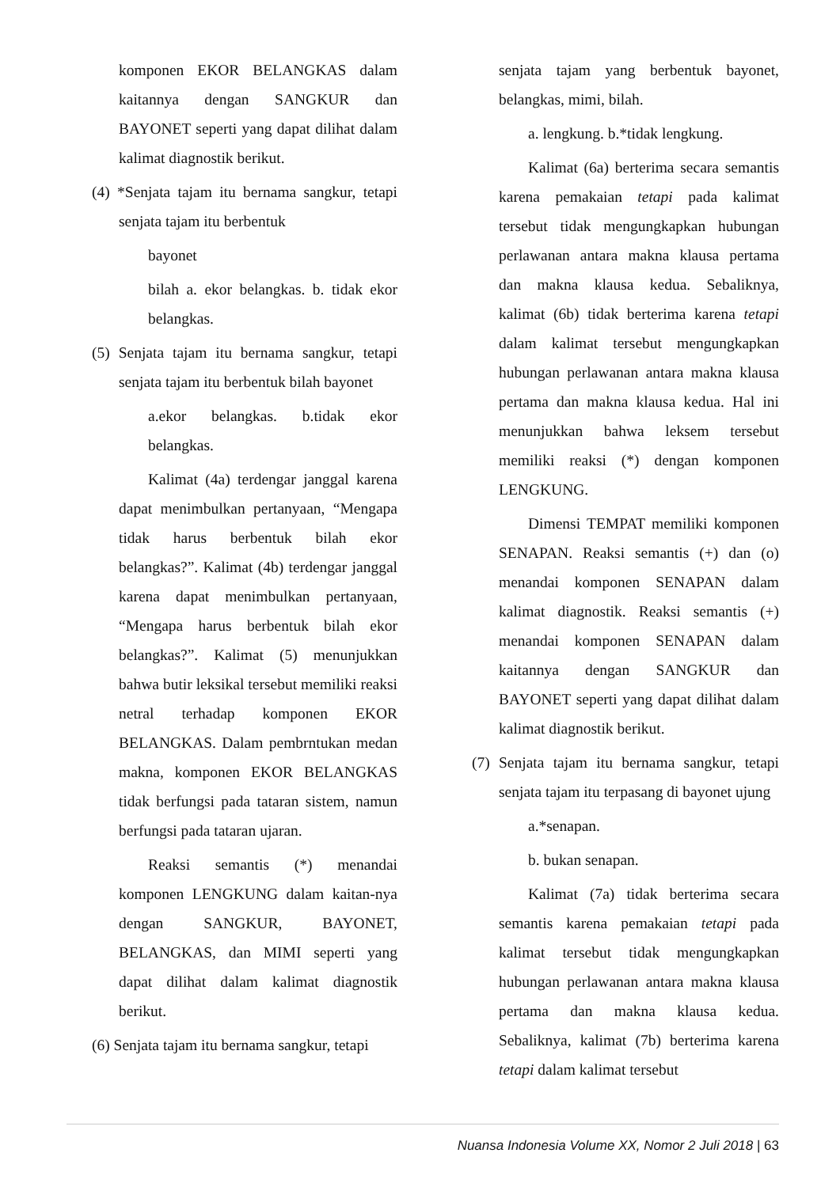komponen EKOR BELANGKAS dalam kaitannya dengan SANGKUR dan BAYONET seperti yang dapat dilihat dalam kalimat diagnostik berikut.
(4) *Senjata tajam itu bernama sangkur, tetapi senjata tajam itu berbentuk
bayonet
bilah a. ekor belangkas. b. tidak ekor belangkas.
(5) Senjata tajam itu bernama sangkur, tetapi senjata tajam itu berbentuk bilah bayonet
a.ekor belangkas. b.tidak ekor belangkas.
Kalimat (4a) terdengar janggal karena dapat menimbulkan pertanyaan, “Mengapa tidak harus berbentuk bilah ekor belangkas?”. Kalimat (4b) terdengar janggal karena dapat menimbulkan pertanyaan, “Mengapa harus berbentuk bilah ekor belangkas?”. Kalimat (5) menunjukkan bahwa butir leksikal tersebut memiliki reaksi netral terhadap komponen EKOR BELANGKAS. Dalam pembrntukan medan makna, komponen EKOR BELANGKAS tidak berfungsi pada tataran sistem, namun berfungsi pada tataran ujaran.
Reaksi semantis (*) menandai komponen LENGKUNG dalam kaitan-nya dengan SANGKUR, BAYONET, BELANGKAS, dan MIMI seperti yang dapat dilihat dalam kalimat diagnostik berikut.
(6) Senjata tajam itu bernama sangkur, tetapi
senjata tajam yang berbentuk bayonet, belangkas, mimi, bilah.
a. lengkung. b.*tidak lengkung.
Kalimat (6a) berterima secara semantis karena pemakaian tetapi pada kalimat tersebut tidak mengungkapkan hubungan perlawanan antara makna klausa pertama dan makna klausa kedua. Sebaliknya, kalimat (6b) tidak berterima karena tetapi dalam kalimat tersebut mengungkapkan hubungan perlawanan antara makna klausa pertama dan makna klausa kedua. Hal ini menunjukkan bahwa leksem tersebut memiliki reaksi (*) dengan komponen LENGKUNG.
Dimensi TEMPAT memiliki komponen SENAPAN. Reaksi semantis (+) dan (o) menandai komponen SENAPAN dalam kalimat diagnostik. Reaksi semantis (+) menandai komponen SENAPAN dalam kaitannya dengan SANGKUR dan BAYONET seperti yang dapat dilihat dalam kalimat diagnostik berikut.
(7) Senjata tajam itu bernama sangkur, tetapi senjata tajam itu terpasang di bayonet ujung
a.*senapan.
b. bukan senapan.
Kalimat (7a) tidak berterima secara semantis karena pemakaian tetapi pada kalimat tersebut tidak mengungkapkan hubungan perlawanan antara makna klausa pertama dan makna klausa kedua. Sebaliknya, kalimat (7b) berterima karena tetapi dalam kalimat tersebut
Nuansa Indonesia Volume XX, Nomor 2 Juli 2018 | 63